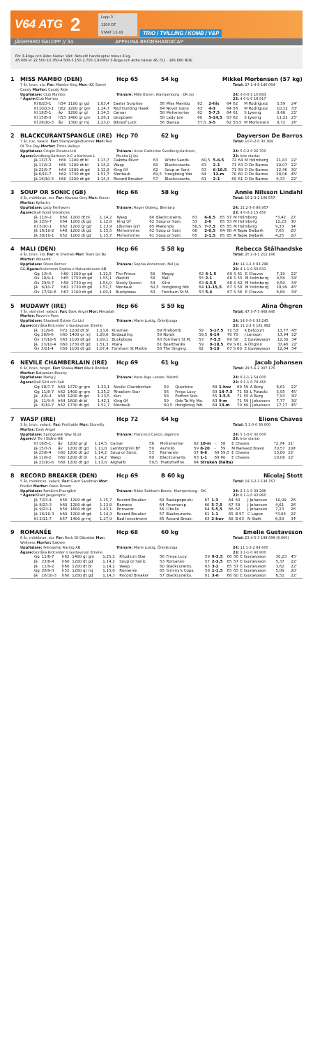V64 ATG
2
Lopp 3
1200 DT
START 12.43
TRIO / TVILLING / KOMB / V&P
JÄGERSRO GALOPP // 34 APPELINA BRONSHANDICAP
För 3-åriga och äldre hästar. Vikt: Aktuellt handicaptal minus 8 kg.
45.000 kr 22.500-10.350-4.500-3.150-2.700-1.800För 3-åriga och äldre hästar 46.721 - 186.880 NOK.
1 MISS MAMBO (DEN) Hcp 65 54 kg Mikkel Mortensen (57 kg)
7 år, brun, sto. Far: Mambo King Mor: IKC Sweet Candy Morfar: Candy Ride Total: 27 1-4-8 140.064
Uppfödare: Club Mambo Tränare: Mille Eisner, Klampenborg - DK (a) 24: 3 0-0-1 10.893
* Ägare: Club Mambo 23: 4 0-1-0 18.917
| Kl | 8/23-1 | h54 | 1100 gr gd | 1.03,4 | Easter Surprise | 56 | Miss Mambo | 62 | 2-hls | 64 | 62 | M Rodriguez | 5,59 | 24' |
| Kl | 10/23-1 | h62 | 1200 gr gm | 1.14,7 | Red Hunting Hawk | 64 | Never Gone | 63 | 4-3 | 64 | 56 | M Rodriguez | 10,12 | 33' |
| Kl | 18/5-1 | åv | 1200 gr gl | 1.14,5 | Camar | 58 | Mehsmerise | 62 | 5-7,5 | 64 | 61 | S Lyseng | 8,60 | 21' |
| Kl | 15/6-3 | h53 | 1400 gr gm | 1.26,1 | Geepower | 58 | Lady Lee | 60 | 5-14,5 | 63 | 62 | S Lyseng | 11,22 | 25' |
| Kl | 26/10-3 | åv | 1300 gr mj | 1.23,0 | Bitesof Luck | 56 | Bianca | 57,5 | 3-5 | 62 | 55,5 | M Mortensen | 8,72 | 26' |
2 BLACKCURANTSPANGLE (IRE) Hcp 70 62 kg Dayverson De Barros
7 år, fux, valack. Far: Starspangledbanner Mor: Run Of The Day Morfar: Three Valleys Total: 10 0-2-0 30.384
Uppfödare: Crispin Estates Ltd Tränare: Anne-Catherine Svedberg-Karlsson, 24: 5 0-2-0 26.700
Ägare: Svedberg-Karlsson A-C o Karlsson L Munka Lj (a) 23: Inte startat
| Jä | 13/7-5 | h60 | 1200 dt bl | 1.13,7 | Dakota River | 63 | White Sands | 60,5 | 5-6.5 | 72 | 64 | M Holmberg | 21,83 | 22' |
| Jä | 11/9-2 | h60 | 1200 dt bl | 1.14,2 | Wasp | 60 | Blackcurants. | 63 | 2-1 | 71 | 63 | D De Barros | 20,07 | 22' |
| Jä | 22/9-7 | h64 | 1200 dt gd | 1.12,8 | King Of | 62 | Soup or Soni. | 53 | 6-10.5 | 71 | 59 | D De Barros | 12,46 | 30' |
| Jä | 6/10-7 | h62 | 1730 dt gd | 1.51,7 | Montauk | 60,5 | Hongkong Yob | 64 | 12-m | 70 | 60 | D De Barros | 28,06 | 45' |
| Jä | 16/10-3 | h60 | 1200 dt gd | 1.14,3 | Record Breaker | 57 | Blackcurants. | 61 | 2-1 | 69 | 61 | D De Barros | 9,33 | 22' |
3 SOUP OR SONIC (GB) Hcp 66 58 kg Annie Nilsson Lindahl
4 år, mörkbrun, sto. Far: Havana Grey Mor: Xenon Morfar: Kyllachy Total: 16 2-3-2 106.557
Uppfödare: Lady Fairhaven Tränare: Roger Osberg, Blentarp 24: 11 2-3-0 86.957
Ägare: Stall Good Vibrations 23: 4 0-0-2 15.450
| Jä | 11/9-2 | h60 | 1200 dt bl | 1.14,2 | Wasp | 60 | Blackcurants. | 63 | 6-8.5 | 65 | 57 | M Holmberg | *3,42 | 22' |
| Jä | 22/9-7 | h64 | 1200 dt gd | 1.12,8 | King Of | 62 | Soup or Soni. | 53 | 2-6 | 65 | 53 | M Holmberg | 12,23 | 30' |
| Kl | 5/10-1 | h62 | 1200 gr gd | 1.13,9 | Liberian Girl | 65 | Makenzie | 58,5 | 7-7,5 | 65 | 55 | M Holmberg | 9,33 | 34' |
| Jä | 16/10-2 | h48 | 1200 dt gd | 1.15,5 | Mehsmerise | 62 | Soup or Soni. | 68 | 2-0,5 | 64 | 68 | A Tapia Dalbark | 7,65 | 20' |
| Jä | 30/10-1 | h52 | 1200 dt gd | 1.15,7 | Mehsmerise | 61 | Soup or Soni. | 65 | 2-1,5 | 65 | 65 | A Tapia Dalbark | 4,25 | 20' |
4 MALI (DEN) Hcp 66 S 58 kg Rebecca Stålhandske
4 år, brun, sto. Far: Al Shemali Mor: Tears Go By Morfar: Alhaarth Total: 20 2-3-1 212.186
Uppfödare: Olsen Berner Tränare: Sophia Andersson, Nol (a) 24: 14 1-2-0 83.296
GG Ägare: Andersson Sophia o Halvarskleven AB 23: 4 1-1-0 60.631
| Gg | 1/9-6 | h60 | 1200 gr gd | 1.12,5 | The Prince | 56 | Mogsy | 62 | 4-1.5 | 69 | S 61 | E Chaves | 7,19 | 22' |
| Öv | 18/9-1 | h65 | 1750 dt gd | 1.55,1 | Waikiki | 58 | Mali | 55 | 2-1 | 68 | S 55 | M Holmberg | 9,58 | 34' |
| Öv | 29/9-7 | h58 | 1730 gr mj | 1.54,0 | Steely Queen | 54 | Klint | 63 | 6-3,5 | 68 | S 62 | M Holmberg | 9,50 | 34' |
| Jä | 6/10-7 | h62 | 1730 dt gd | 1.51,7 | Montauk | 60,5 | Hongkong Yob | 64 | 11-15,5 | 67 | S 58 | M Holmberg | 18,99 | 45' |
| Öv | 17/10-6 | h63 | 1100 dt gd | 1.09,1 | Buckyboss | 63 | Fornham St M. | 53 | 5-4 | 67 | S 56 | E Chaves | 6,89 | 34' |
5 MUDAWY (IRE) Hcp 66 S 59 kg Alina Öhgren
7 år, skimmel, valack. Far: Dark Angel Mor: Mesadah Morfar: Raven's Pass Total: 47 3-7-3 468.440
Uppfödare: Shadwell Estate Co Ltd Tränare: Marie Lustig, Örkelljunga 24: 14 0-0-0 33.245
Ägare: Grytåsa Ridcenter o Gustavsson Emelie 23: 11 2-2-0 181.992
| Jä | 11/9-6 | h72 | 1200 dt bl | 1.13,0 | Kinsman | 69 | Firebomb | 59 | 5-17.5 | 72 | 53 | K Belcourt | 13,77 | 45' |
| Gg | 28/9-6 | h60 | 1400 gr mj | 1.29,0 | Bedazzling | 59 | Norok | 59,5 | 6-14 | 70 | 70 | J Larsson | 13,94 | 22' |
| Öv | 17/10-6 | h63 | 1100 dt gd | 1.09,1 | Buckyboss | 63 | Fornham St M. | 53 | 7-5,5 | 69 | 58 | E Gustavsson | 12,30 | 34' |
| Jä | 23/10-4 | h60 | 1730 dt gd | 1.51,3 | Xtara | 61 | Bearthanks | 59 | 9-18,5 | 69 | S 61 | A Öhgren | 37,46 | 22' |
| Öv | 3/11-4 | h59 | 1100 dt gd | 1.07,4 | Fornham St Martin | 58 | The Singing . | 62 | 5-10 | 67 | S 60 | E Gustavsson | 12,04 | 34' |
6 NEVILE CHAMBERLAIN (IRE) Hcp 69 61 kg Jacob Johansen
6 år, brun, hingst. Far: Shalaa Mor: Black Rodded Morfar: Bahamian Bounty Total: 29 5-6-2 307.170
Uppfödare: Hanly J Tränare: Hans-Inge Larsen, Malmö 24: 8 1-1-2 54.000
Ägare: Stall Sött och Salt 23: 9 1-1-0 78.450
| Gg | 28/7-7 | h60 | 1370 gr gm | 1.23,1 | Nevile Chamberlain | 59 | Quentino | 68 | 1-huv | 69 | 59 | A Berg | 6,61 | 22' |
| Gg | 11/8-7 | h62 | 1400 gr gm | 1.25,2 | Rhodium Star | 56 | Freya Lucy | 59 | 14-7.5 | 71 | 58 | L Putzulu | 5,95 | 45' |
| Jä | 4/9-4 | h68 | 1200 dt gd | 1.13,5 | Ken | 58 | Perfect Sist. | 55 | 3-5.5 | 71 | 55 | A Berg | 7,93 | 30' |
| Jä | 11/9-4 | h64 | 1600 dt bl | 1.42,1 | King Of | 59 | Ode To My Mo. | 63 | 9-m | 71 | 59 | J Johansen | 7,77 | 30' |
| Jä | 6/10-7 | h62 | 1730 dt gd | 1.51,7 | Montauk | 60,5 | Hongkong Yob | 64 | 13-m | 70 | 60 | J Johansen | 17,17 | 45' |
7 WASP (IRE) Hcp 72 64 kg Elione Chaves
3 år, brun, valack. Far: Profitable Mor: Stormfly Morfar: Dark Angel Total: 5 1-0-0 30.000
Uppfödare: Springbank Way Stud Tränare: Francisco Castro, Jägersro 24: 5 1-0-0 30.000
Ägare: Vi Tre I Skåne HB 23: Inte startat
| Kl | 18/5-1 | åv | 1200 gr gl | 1.14,5 | Camar | 58 | Mehsmerise | 62 | 10-m | - | 58 | E Chaves | *2,74 | 21' |
| Jä | 15/7-5 | åv | 1200 dt gd | 1.11,8 | Lamborghini BF | 59 | Aurinko | 59 | 8-20 | - | 59 | M Narvaez Bravo | 70,57 | 208' |
| Jä | 23/8-4 | h60 | 1200 dt gd | 1.14,2 | Soup or Sonic | 53 | Romanée | 57 | 6-6 | 69 | 59,5 | E Chaves | 13,80 | 22' |
| Jä | 11/9-2 | h60 | 1200 dt bl | 1.14,2 | Wasp | 60 | Blackcurants. | 63 | 1-1 | 69 | 60 | E Chaves | 10,08 | 22' |
| Jä | 23/10-8 | h68 | 1200 dt gd | 1.13,8 | Alghalib | 59,5 | Thatsthefine. | 64 | Struken (hälta) | | | | | |
8 RECORD BREAKER (DEN) Hcp 69 B 60 kg Nicolaj Stott
5 år, mörkbrun, valack. Far: Giant Sandman Mor: Predict Morfar: Oasis Dream Total: 19 3-2-3 138.767
Uppfödare: Familien Fruergård Tränare: Rikke Rohbach Bonde, Klampenborg - DK 24: 2 1-1-0 39.286
* Ägare: Stald Jaegerspris 23: 6 1-1-0 42.960
| Jä | 7/23-4 | h56 | 1200 dt gd | 1.15,7 | Record Breaker | 60 | Rastapopoulu. | 67 | 1-3 | 64 | 60 | J Johansen | 10,99 | 26' |
| Jä | 8/23-3 | h60 | 1200 dt gd | 1.13,8 | Ramzes | 64 | Freemanip | 60 | 5-7,5 | 67 | 59 | J Johansen | 4,61 | 26' |
| Jä | 9/23-1 | h56 | 1600 dt gd | 1.43,1 | Primacor | 56 | Cibelle | 64 | 5-5,5 | 66 | 62 | J Johansen | 7,23 | 26' |
| Jä | 16/10-3 | h60 | 1200 dt gd | 1.14,3 | Record Breaker | 57 | Blackcurants. | 61 | 1-1 | 65 | B 57 | C Lopez | *3,95 | 22' |
| Kl | 2/11-7 | h57 | 1400 gr mj | 1.27,9 | Bad Investment | 65 | Record Break. | 63 | 2-huv | 68 | B 63 | N Stott | 6,58 | 34' |
9 ROMANÉE Hcp 68 60 kg Emelie Gustavsson
6 år, mörkbrun, sto. Far: Rock Of Gibraltar Mor: Wellness Morfar: Sakhee Total: 23 4-5-3 198.099 (6.000)
Uppfödare: Fellowship Racing AB Tränare: Marie Lustig, Örkelljunga 24: 11 1-3-2 84.600
Ägare: Grytåsa Ridcenter o Gustavsson Emelie 23: 3 1-1-0 40.900
| Gg | 11/8-7 | h62 | 1400 gr gm | 1.25,2 | Rhodium Star | 56 | Freya Lucy | 59 | 9-3.5 | 66 | 56 | E Gustavsson | 30,23 | 45' |
| Jä | 23/8-4 | h60 | 1200 dt gd | 1.14,2 | Soup or Sonic | 53 | Romanée | 57 | 2-3,5 | 65 | 57 | E Gustavsson | 5,37 | 22' |
| Jä | 11/9-2 | h60 | 1200 dt bl | 1.14,2 | Wasp | 60 | Blackcurants. | 63 | 3-2 | 65 | 57 | E Gustavsson | 3,62 | 22' |
| Gg | 28/9-3 | h52 | 1200 gr mj | 1.15,6 | Romanée | 65 | Simmy's Cops. | 58 | 1-1.5 | 65 | 65 | E Gustavsson | 5,09 | 20' |
| Jä | 16/10-3 | h60 | 1200 dt gd | 1.14,3 | Record Breaker | 57 | Blackcurants. | 61 | 3-6 | 68 | 60 | E Gustavsson | 6,51 | 22' |